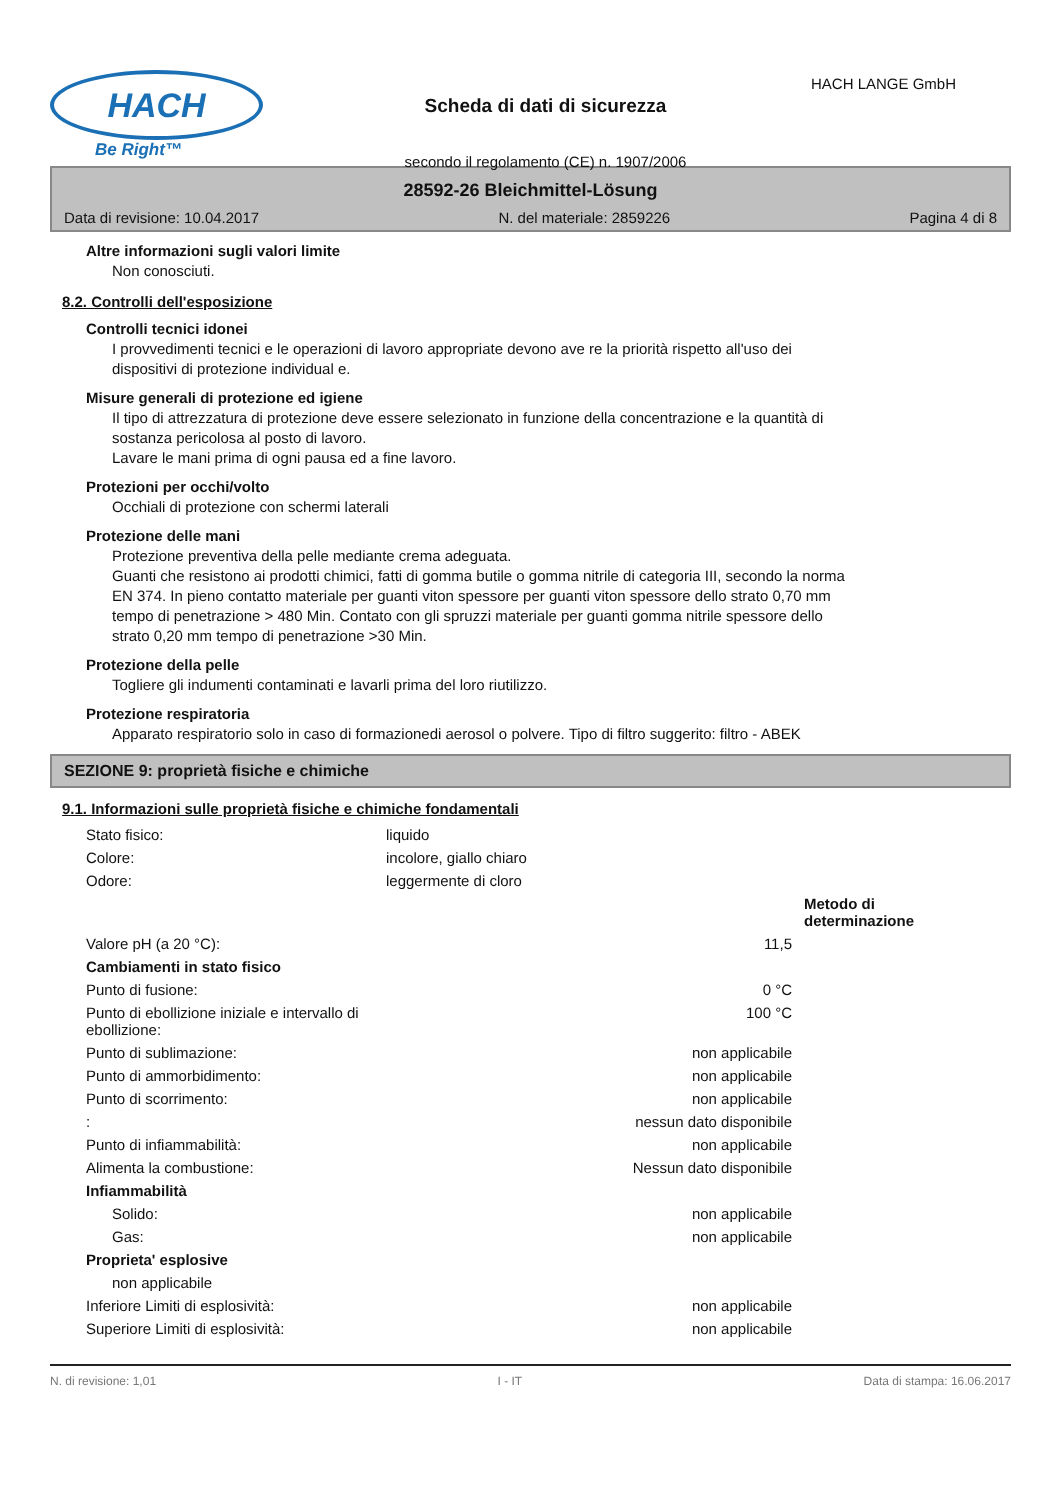HACH
Be Right™
Scheda di dati di sicurezza
secondo il regolamento (CE) n. 1907/2006
HACH LANGE GmbH
28592-26 Bleichmittel-Lösung
Data di revisione: 10.04.2017 N. del materiale: 2859226 Pagina 4 di 8
Altre informazioni sugli valori limite
Non conosciuti.
8.2. Controlli dell'esposizione
Controlli tecnici idonei
I provvedimenti tecnici e le operazioni di lavoro appropriate devono ave re la priorità rispetto all'uso dei
dispositivi di protezione individual e.
Misure generali di protezione ed igiene
Il tipo di attrezzatura di protezione deve essere selezionato in funzione della concentrazione e la quantità di
sostanza pericolosa al posto di lavoro.
Lavare le mani prima di ogni pausa ed a fine lavoro.
Protezioni per occhi/volto
Occhiali di protezione con schermi laterali
Protezione delle mani
Protezione preventiva della pelle mediante crema adeguata.
Guanti che resistono ai prodotti chimici, fatti di gomma butile o gomma nitrile di categoria III, secondo la norma
EN 374. In pieno contatto materiale per guanti viton spessore per guanti viton spessore dello strato 0,70 mm
tempo di penetrazione > 480 Min. Contato con gli spruzzi materiale per guanti gomma nitrile spessore dello
strato 0,20 mm tempo di penetrazione >30 Min.
Protezione della pelle
Togliere gli indumenti contaminati e lavarli prima del loro riutilizzo.
Protezione respiratoria
Apparato respiratorio solo in caso di formazionedi aerosol o polvere. Tipo di filtro suggerito: filtro - ABEK
SEZIONE 9: proprietà fisiche e chimiche
9.1. Informazioni sulle proprietà fisiche e chimiche fondamentali
| Stato fisico: | liquido | |
| Colore: | incolore, giallo chiaro | |
| Odore: | leggermente di cloro | |
| | | Metodo di determinazione |
| Valore pH (a 20 °C): | 11,5 | |
| Cambiamenti in stato fisico | | |
| Punto di fusione: | 0 °C | |
| Punto di ebollizione iniziale e intervallo di ebollizione: | 100 °C | |
| Punto di sublimazione: | non applicabile | |
| Punto di ammorbidimento: | non applicabile | |
| Punto di scorrimento: | non applicabile | |
| : | nessun dato disponibile | |
| Punto di infiammabilità: | non applicabile | |
| Alimenta la combustione: | Nessun dato disponibile | |
| Infiammabilità | | |
| Solido: | non applicabile | |
| Gas: | non applicabile | |
| Proprieta' esplosive | | |
| non applicabile | | |
| Inferiore Limiti di esplosività: | non applicabile | |
| Superiore Limiti di esplosività: | non applicabile | |
N. di revisione: 1,01 I - IT Data di stampa: 16.06.2017